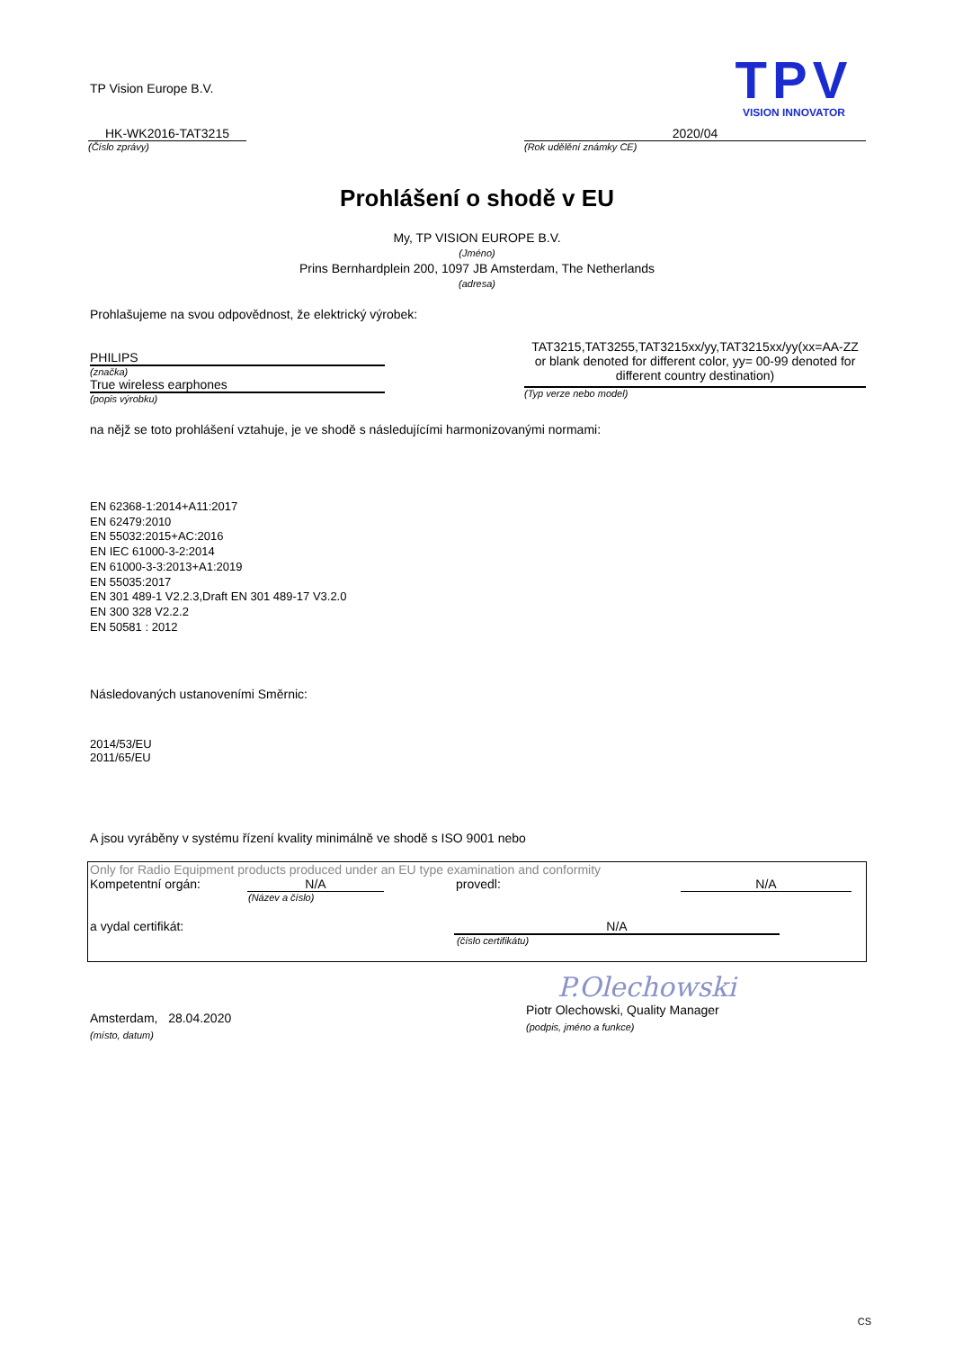TP Vision Europe B.V.
TPV
VISION INNOVATOR
HK-WK2016-TAT3215
(Číslo zprávy)
2020/04
(Rok udělění známky CE)
Prohlášení o shodě v EU
My, TP VISION EUROPE B.V.
(Jméno)
Prins Bernhardplein 200, 1097 JB Amsterdam, The Netherlands
(adresa)
Prohlašujeme na svou odpovědnost, že elektrický výrobek:
PHILIPS
(značka)
True wireless earphones
(popis výrobku)
TAT3215,TAT3255,TAT3215xx/yy,TAT3215xx/yy(xx=AA-ZZ or blank denoted for different color, yy= 00-99 denoted for different country destination)
(Typ verze nebo model)
na nějž se toto prohlášení vztahuje, je ve shodě s následujícími harmonizovanými normami:
EN 62368-1:2014+A11:2017
EN 62479:2010
EN 55032:2015+AC:2016
EN IEC 61000-3-2:2014
EN 61000-3-3:2013+A1:2019
EN 55035:2017
EN 301 489-1 V2.2.3,Draft EN 301 489-17 V3.2.0
EN 300 328 V2.2.2
EN 50581 : 2012
Následovaných ustanoveními Směrnic:
2014/53/EU
2011/65/EU
A jsou vyráběny v systému řízení kvality minimálně ve shodě s ISO 9001 nebo
Only for Radio Equipment products produced under an EU type examination and conformity
Kompetentní orgán: N/A provedl: N/A
(Název a číslo)
a vydal certifikát: N/A
(číslo certifikátu)
Amsterdam, 28.04.2020
(místo, datum)
P.Olechowski
Piotr Olechowski, Quality Manager
(podpis, jméno a funkce)
CS